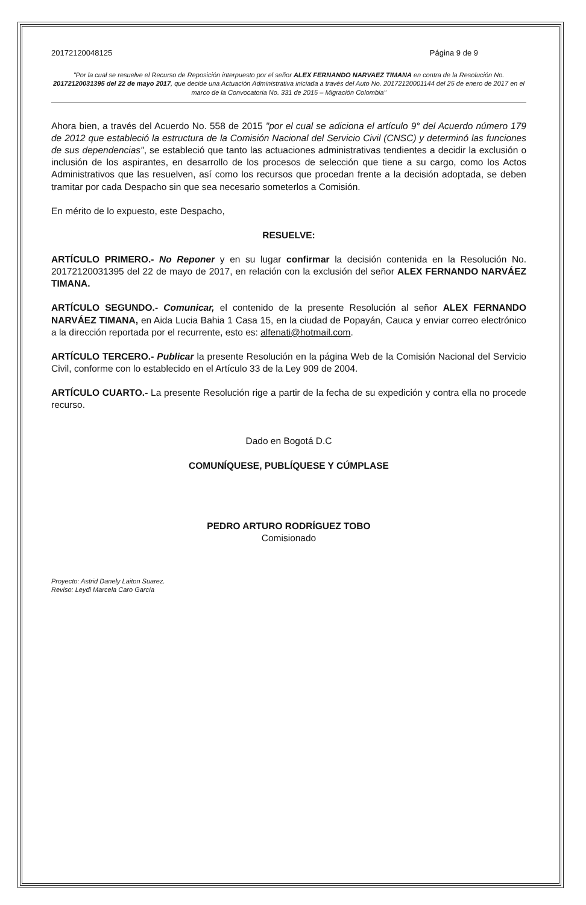20172120048125 Página 9 de 9
"Por la cual se resuelve el Recurso de Reposición interpuesto por el señor ALEX FERNANDO NARVAEZ TIMANA en contra de la Resolución No. 20172120031395 del 22 de mayo 2017, que decide una Actuación Administrativa iniciada a través del Auto No. 20172120001144 del 25 de enero de 2017 en el marco de la Convocatoria No. 331 de 2015 – Migración Colombia"
Ahora bien, a través del Acuerdo No. 558 de 2015 "por el cual se adiciona el artículo 9° del Acuerdo número 179 de 2012 que estableció la estructura de la Comisión Nacional del Servicio Civil (CNSC) y determinó las funciones de sus dependencias", se estableció que tanto las actuaciones administrativas tendientes a decidir la exclusión o inclusión de los aspirantes, en desarrollo de los procesos de selección que tiene a su cargo, como los Actos Administrativos que las resuelven, así como los recursos que procedan frente a la decisión adoptada, se deben tramitar por cada Despacho sin que sea necesario someterlos a Comisión.
En mérito de lo expuesto, este Despacho,
RESUELVE:
ARTÍCULO PRIMERO.- No Reponer y en su lugar confirmar la decisión contenida en la Resolución No. 20172120031395 del 22 de mayo de 2017, en relación con la exclusión del señor ALEX FERNANDO NARVÁEZ TIMANA.
ARTÍCULO SEGUNDO.- Comunicar, el contenido de la presente Resolución al señor ALEX FERNANDO NARVÁEZ TIMANA, en Aida Lucia Bahia 1 Casa 15, en la ciudad de Popayán, Cauca y enviar correo electrónico a la dirección reportada por el recurrente, esto es: alfenati@hotmail.com.
ARTÍCULO TERCERO.- Publicar la presente Resolución en la página Web de la Comisión Nacional del Servicio Civil, conforme con lo establecido en el Artículo 33 de la Ley 909 de 2004.
ARTÍCULO CUARTO.- La presente Resolución rige a partir de la fecha de su expedición y contra ella no procede recurso.
Dado en Bogotá D.C
COMUNÍQUESE, PUBLÍQUESE Y CÚMPLASE
PEDRO ARTURO RODRÍGUEZ TOBO
Comisionado
Proyecto: Astrid Danely Laiton Suarez.
Reviso: Leydi Marcela Caro García